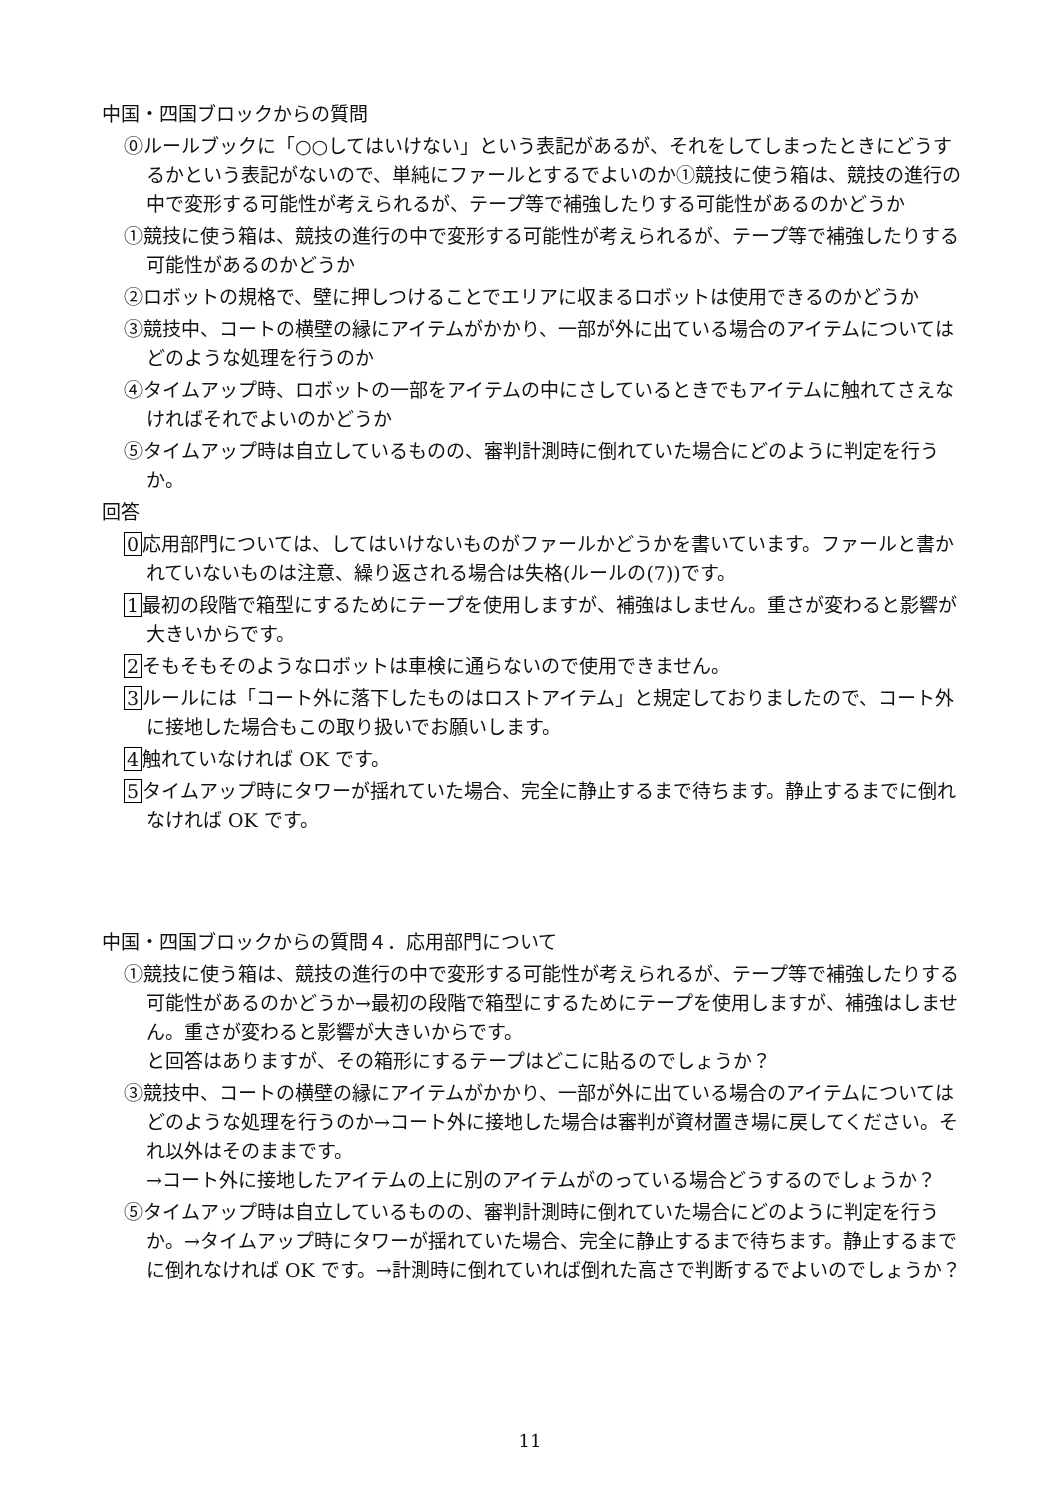中国・四国ブロックからの質問
⓪ルールブックに「○○してはいけない」という表記があるが、それをしてしまったときにどうするかという表記がないので、単純にファールとするでよいのか①競技に使う箱は、競技の進行の中で変形する可能性が考えられるが、テープ等で補強したりする可能性があるのかどうか
①競技に使う箱は、競技の進行の中で変形する可能性が考えられるが、テープ等で補強したりする可能性があるのかどうか
②ロボットの規格で、壁に押しつけることでエリアに収まるロボットは使用できるのかどうか
③競技中、コートの横壁の縁にアイテムがかかり、一部が外に出ている場合のアイテムについてはどのような処理を行うのか
④タイムアップ時、ロボットの一部をアイテムの中にさしているときでもアイテムに触れてさえなければそれでよいのかどうか
⑤タイムアップ時は自立しているものの、審判計測時に倒れていた場合にどのように判定を行うか。
回答
0応用部門については、してはいけないものがファールかどうかを書いています。ファールと書かれていないものは注意、繰り返される場合は失格(ルールの(7))です。
1最初の段階で箱型にするためにテープを使用しますが、補強はしません。重さが変わると影響が大きいからです。
2そもそもそのようなロボットは車検に通らないので使用できません。
3ルールには「コート外に落下したものはロストアイテム」と規定しておりましたので、コート外に接地した場合もこの取り扱いでお願いします。
4触れていなければ OK です。
5タイムアップ時にタワーが揺れていた場合、完全に静止するまで待ちます。静止するまでに倒れなければ OK です。
中国・四国ブロックからの質問４．応用部門について
①競技に使う箱は、競技の進行の中で変形する可能性が考えられるが、テープ等で補強したりする可能性があるのかどうか→最初の段階で箱型にするためにテープを使用しますが、補強はしません。重さが変わると影響が大きいからです。
と回答はありますが、その箱形にするテープはどこに貼るのでしょうか？
③競技中、コートの横壁の縁にアイテムがかかり、一部が外に出ている場合のアイテムについてはどのような処理を行うのか→コート外に接地した場合は審判が資材置き場に戻してください。それ以外はそのままです。
→コート外に接地したアイテムの上に別のアイテムがのっている場合どうするのでしょうか？
⑤タイムアップ時は自立しているものの、審判計測時に倒れていた場合にどのように判定を行うか。→タイムアップ時にタワーが揺れていた場合、完全に静止するまで待ちます。静止するまでに倒れなければ OK です。→計測時に倒れていれば倒れた高さで判断するでよいのでしょうか？
11